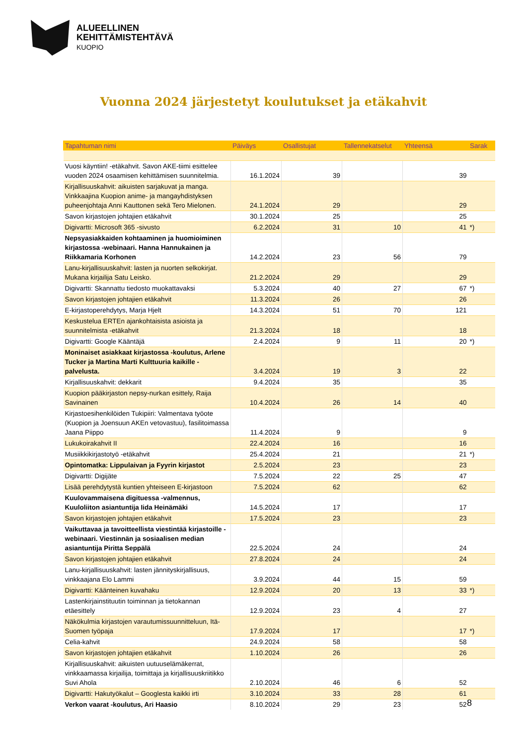ALUEELLINEN
KEHITTÄMISTEHTÄVÄ
KUOPIO
Vuonna 2024 järjestetyt koulutukset ja etäkahvit
| Tapahtuman nimi | Päiväys | Osallistujat | Tallennekatselut | Yhteensä | Sarak |
| --- | --- | --- | --- | --- | --- |
| Vuosi käyntiin! -etäkahvit. Savon AKE-tiimi esittelee vuoden 2024 osaamisen kehittämisen suunnitelmia. | 16.1.2024 | 39 | | 39 | |
| Kirjallisuuskahvit: aikuisten sarjakuvat ja manga. Vinkkaajina Kuopion anime- ja mangayhdistyksen puheenjohtaja Anni Kauttonen sekä Tero Mielonen. | 24.1.2024 | 29 | | 29 | |
| Savon kirjastojen johtajien etäkahvit | 30.1.2024 | 25 | | 25 | |
| Digivartti: Microsoft 365 -sivusto | 6.2.2024 | 31 | 10 | 41 | *) |
| Nepsyasiakkaiden kohtaaminen ja huomioiminen kirjastossa -webinaari. Hanna Hannukainen ja Riikkamaria Korhonen | 14.2.2024 | 23 | 56 | 79 | |
| Lanu-kirjallisuuskahvit: lasten ja nuorten selkokirjat. Mukana kirjailija Satu Leisko. | 21.2.2024 | 29 | | 29 | |
| Digivartti: Skannattu tiedosto muokattavaksi | 5.3.2024 | 40 | 27 | 67 | *) |
| Savon kirjastojen johtajien etäkahvit | 11.3.2024 | 26 | | 26 | |
| E-kirjastoperehdytys, Marja Hjelt | 14.3.2024 | 51 | 70 | 121 | |
| Keskustelua ERTEn ajankohtaisista asioista ja suunnitelmista -etäkahvit | 21.3.2024 | 18 | | 18 | |
| Digivartti: Google Kääntäjä | 2.4.2024 | 9 | 11 | 20 | *) |
| Moninaiset asiakkaat kirjastossa -koulutus, Arlene Tucker ja Martina Marti Kulttuuria kaikille -palvelusta. | 3.4.2024 | 19 | 3 | 22 | |
| Kirjallisuuskahvit: dekkarit | 9.4.2024 | 35 | | 35 | |
| Kuopion pääkirjaston nepsy-nurkan esittely, Raija Savinainen | 10.4.2024 | 26 | 14 | 40 | |
| Kirjastoesihenkilöiden Tukipiiri: Valmentava työote (Kuopion ja Joensuun AKEn vetovastuu), fasilitoimassa Jaana Piippo | 11.4.2024 | 9 | | 9 | |
| Lukukoirakahvit II | 22.4.2024 | 16 | | 16 | |
| Musiikkikirjastotyö -etäkahvit | 25.4.2024 | 21 | | 21 | *) |
| Opintomatka: Lippulaivan ja Fyyrin kirjastot | 2.5.2024 | 23 | | 23 | |
| Digivartti: Digijäte | 7.5.2024 | 22 | 25 | 47 | |
| Lisää perehdytystä kuntien yhteiseen E-kirjastoon | 7.5.2024 | 62 | | 62 | |
| Kuulovammaisena digituessa -valmennus, Kuuloliiton asiantuntija Iida Heinämäki | 14.5.2024 | 17 | | 17 | |
| Savon kirjastojen johtajien etäkahvit | 17.5.2024 | 23 | | 23 | |
| Vaikuttavaa ja tavoitteellista viestintää kirjastoille -webinaari. Viestinnän ja sosiaalisen median asiantuntija Piritta Seppälä | 22.5.2024 | 24 | | 24 | |
| Savon kirjastojen johtajien etäkahvit | 27.8.2024 | 24 | | 24 | |
| Lanu-kirjallisuuskahvit: lasten jännityskirjallisuus, vinkkaajana Elo Lammi | 3.9.2024 | 44 | 15 | 59 | |
| Digivartti: Käänteinen kuvahaku | 12.9.2024 | 20 | 13 | 33 | *) |
| Lastenkirjainstituutin toiminnan ja tietokannan etäesittely | 12.9.2024 | 23 | 4 | 27 | |
| Näkökulmia kirjastojen varautumissuunnitteluun, Itä-Suomen työpaja | 17.9.2024 | 17 | | 17 | *) |
| Celia-kahvit | 24.9.2024 | 58 | | 58 | |
| Savon kirjastojen johtajien etäkahvit | 1.10.2024 | 26 | | 26 | |
| Kirjallisuuskahvit: aikuisten uutuuselämäkerrat, vinkkaamassa kirjailija, toimittaja ja kirjallisuuskriitikko Suvi Ahola | 2.10.2024 | 46 | 6 | 52 | |
| Digivartti: Hakutyökalut – Googlesta kaikki irti | 3.10.2024 | 33 | 28 | 61 | |
| Verkon vaarat -koulutus, Ari Haasio | 8.10.2024 | 29 | 23 | 52 | |
8